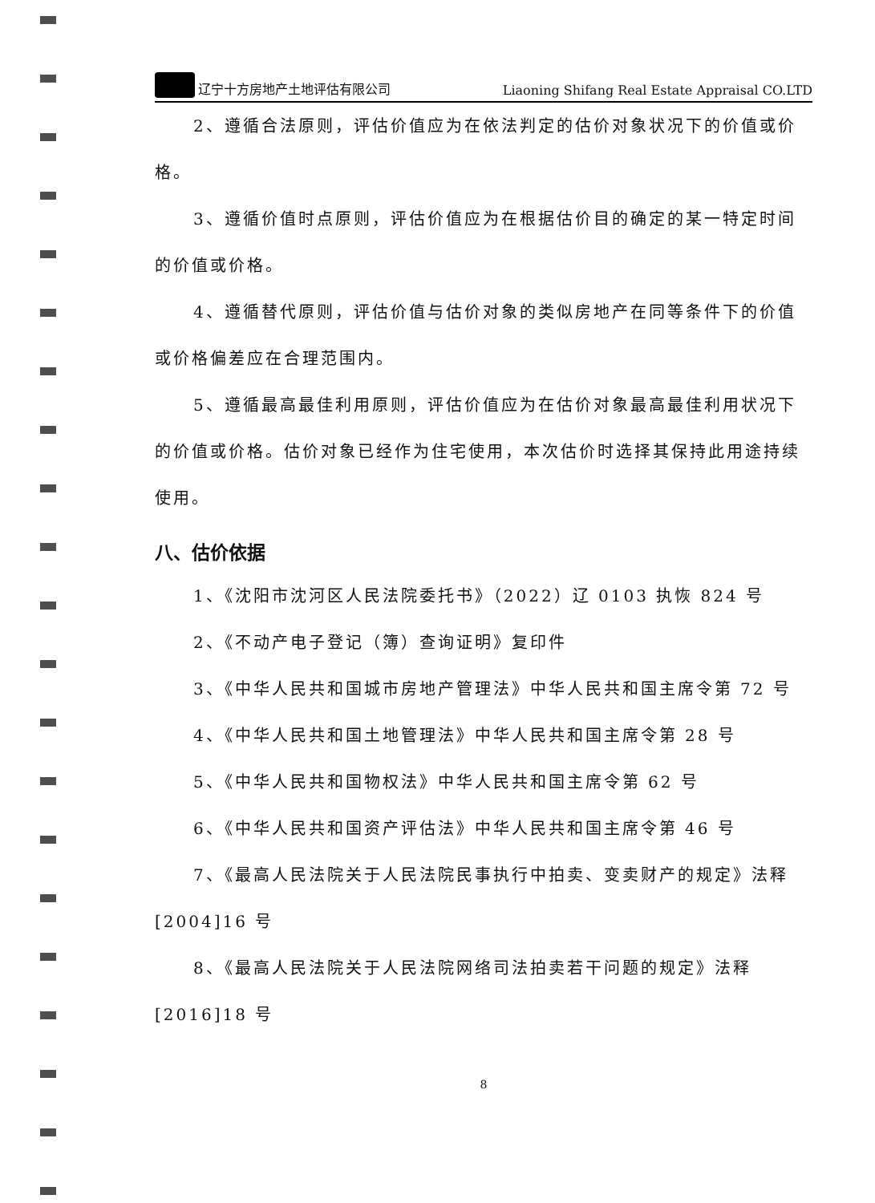辽宁十方房地产土地评估有限公司 Liaoning Shifang Real Estate Appraisal CO.LTD
2、遵循合法原则，评估价值应为在依法判定的估价对象状况下的价值或价格。
3、遵循价值时点原则，评估价值应为在根据估价目的确定的某一特定时间的价值或价格。
4、遵循替代原则，评估价值与估价对象的类似房地产在同等条件下的价值或价格偏差应在合理范围内。
5、遵循最高最佳利用原则，评估价值应为在估价对象最高最佳利用状况下的价值或价格。估价对象已经作为住宅使用，本次估价时选择其保持此用途持续使用。
八、估价依据
1、《沈阳市沈河区人民法院委托书》（2022）辽 0103 执恢 824 号
2、《不动产电子登记（簿）查询证明》复印件
3、《中华人民共和国城市房地产管理法》中华人民共和国主席令第 72 号
4、《中华人民共和国土地管理法》中华人民共和国主席令第 28 号
5、《中华人民共和国物权法》中华人民共和国主席令第 62 号
6、《中华人民共和国资产评估法》中华人民共和国主席令第 46 号
7、《最高人民法院关于人民法院民事执行中拍卖、变卖财产的规定》法释[2004]16 号
8、《最高人民法院关于人民法院网络司法拍卖若干问题的规定》法释[2016]18 号
8